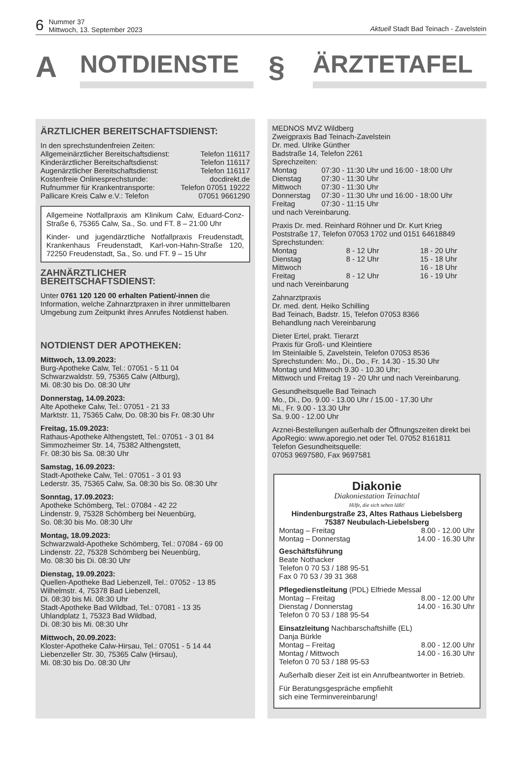6 Nummer 37
Mittwoch, 13. September 2023
Aktuell Stadt Bad Teinach - Zavelstein
A
NOTDIENSTE
§
ÄRZTETAFEL
ÄRZTLICHER BEREITSCHAFTSDIENST:
In den sprechstundenfreien Zeiten:
Allgemeinärztlicher Bereitschaftsdienst: Telefon 116117
Kinderärztlicher Bereitschaftsdienst: Telefon 116117
Augenärztlicher Bereitschaftsdienst: Telefon 116117
Kostenfreie Onlinesprechstunde: docdirekt.de
Rufnummer für Krankentransporte: Telefon 07051 19222
Pallicare Kreis Calw e.V.: Telefon 07051 9661290
Allgemeine Notfallpraxis am Klinikum Calw, Eduard-Conz-Straße 6, 75365 Calw, Sa., So. und FT. 8 – 21:00 Uhr
Kinder- und jugendärztliche Notfallpraxis Freudenstadt, Krankenhaus Freudenstadt, Karl-von-Hahn-Straße 120, 72250 Freudenstadt, Sa., So. und FT. 9 – 15 Uhr
ZAHNÄRZTLICHER
BEREITSCHAFTSDIENST:
Unter 0761 120 120 00 erhalten Patient/-innen die Information, welche Zahnarztpraxen in ihrer unmittelbaren Umgebung zum Zeitpunkt ihres Anrufes Notdienst haben.
NOTDIENST DER APOTHEKEN:
Mittwoch, 13.09.2023:
Burg-Apotheke Calw, Tel.: 07051 - 5 11 04
Schwarzwaldstr. 59, 75365 Calw (Altburg),
Mi. 08:30 bis Do. 08:30 Uhr
Donnerstag, 14.09.2023:
Alte Apotheke Calw, Tel.: 07051 - 21 33
Marktstr. 11, 75365 Calw, Do. 08:30 bis Fr. 08:30 Uhr
Freitag, 15.09.2023:
Rathaus-Apotheke Althengstett, Tel.: 07051 - 3 01 84
Simmozheimer Str. 14, 75382 Althengstett,
Fr. 08:30 bis Sa. 08:30 Uhr
Samstag, 16.09.2023:
Stadt-Apotheke Calw, Tel.: 07051 - 3 01 93
Lederstr. 35, 75365 Calw, Sa. 08:30 bis So. 08:30 Uhr
Sonntag, 17.09.2023:
Apotheke Schömberg, Tel.: 07084 - 42 22
Lindenstr. 9, 75328 Schömberg bei Neuenbürg,
So. 08:30 bis Mo. 08:30 Uhr
Montag, 18.09.2023:
Schwarzwald-Apotheke Schömberg, Tel.: 07084 - 69 00
Lindenstr. 22, 75328 Schömberg bei Neuenbürg,
Mo. 08:30 bis Di. 08:30 Uhr
Dienstag, 19.09.2023:
Quellen-Apotheke Bad Liebenzell, Tel.: 07052 - 13 85
Wilhelmstr. 4, 75378 Bad Liebenzell,
Di. 08:30 bis Mi. 08:30 Uhr
Stadt-Apotheke Bad Wildbad, Tel.: 07081 - 13 35
Uhlandplatz 1, 75323 Bad Wildbad,
Di. 08:30 bis Mi. 08:30 Uhr
Mittwoch, 20.09.2023:
Kloster-Apotheke Calw-Hirsau, Tel.: 07051 - 5 14 44
Liebenzeller Str. 30, 75365 Calw (Hirsau),
Mi. 08:30 bis Do. 08:30 Uhr
MEDNOS MVZ Wildberg
Zweigpraxis Bad Teinach-Zavelstein
Dr. med. Ulrike Günther
Badstraße 14, Telefon 2261
Sprechzeiten:
Montag 07:30 - 11:30 Uhr und 16:00 - 18:00 Uhr Dienstag 07:30 - 11:30 Uhr Mittwoch 07:30 - 11:30 Uhr Donnerstag 07:30 - 11:30 Uhr und 16:00 - 18:00 Uhr Freitag 07:30 - 11:15 Uhr
und nach Vereinbarung.
Praxis Dr. med. Reinhard Röhner und Dr. Kurt Krieg
Poststraße 17, Telefon 07053 1702 und 0151 64618849
Sprechstunden:
Montag 8 - 12 Uhr 18 - 20 Uhr Dienstag 8 - 12 Uhr 15 - 18 Uhr Mittwoch 16 - 18 Uhr Freitag 8 - 12 Uhr 16 - 19 Uhr
und nach Vereinbarung
Zahnarztpraxis
Dr. med. dent. Heiko Schilling
Bad Teinach, Badstr. 15, Telefon 07053 8366
Behandlung nach Vereinbarung
Dieter Ertel, prakt. Tierarzt
Praxis für Groß- und Kleintiere
Im Steinlaible 5, Zavelstein, Telefon 07053 8536
Sprechstunden: Mo., Di., Do., Fr. 14.30 - 15.30 Uhr
Montag und Mittwoch 9.30 - 10.30 Uhr;
Mittwoch und Freitag 19 - 20 Uhr und nach Vereinbarung.
Gesundheitsquelle Bad Teinach
Mo., Di., Do. 9.00 - 13.00 Uhr / 15.00 - 17.30 Uhr
Mi., Fr. 9.00 - 13.30 Uhr
Sa. 9.00 - 12.00 Uhr
Arznei-Bestellungen außerhalb der Öffnungszeiten direkt bei ApoRegio: www.aporegio.net oder Tel. 07052 8161811
Telefon Gesundheitsquelle:
07053 9697580, Fax 9697581
Diakonie
Diakoniestation Teinachtal
Hilfe, die sich sehen läßt!
Hindenburgstraße 23, Altes Rathaus Liebelsberg
75387 Neubulach-Liebelsberg
Montag – Freitag 8.00 - 12.00 Uhr
Montag – Donnerstag 14.00 - 16.30 Uhr
Geschäftsführung
Beate Nothacker
Telefon 0 70 53 / 188 95-51
Fax 0 70 53 / 39 31 368
Pflegedienstleitung (PDL) Elfriede Messal
Montag – Freitag 8.00 - 12.00 Uhr
Dienstag / Donnerstag 14.00 - 16.30 Uhr
Telefon 0 70 53 / 188 95-54
Einsatzleitung Nachbarschaftshilfe (EL)
Danja Bürkle
Montag – Freitag 8.00 - 12.00 Uhr
Montag / Mittwoch 14.00 - 16.30 Uhr
Telefon 0 70 53 / 188 95-53
Außerhalb dieser Zeit ist ein Anrufbeantworter in Betrieb.
Für Beratungsgespräche empfiehlt
sich eine Terminvereinbarung!